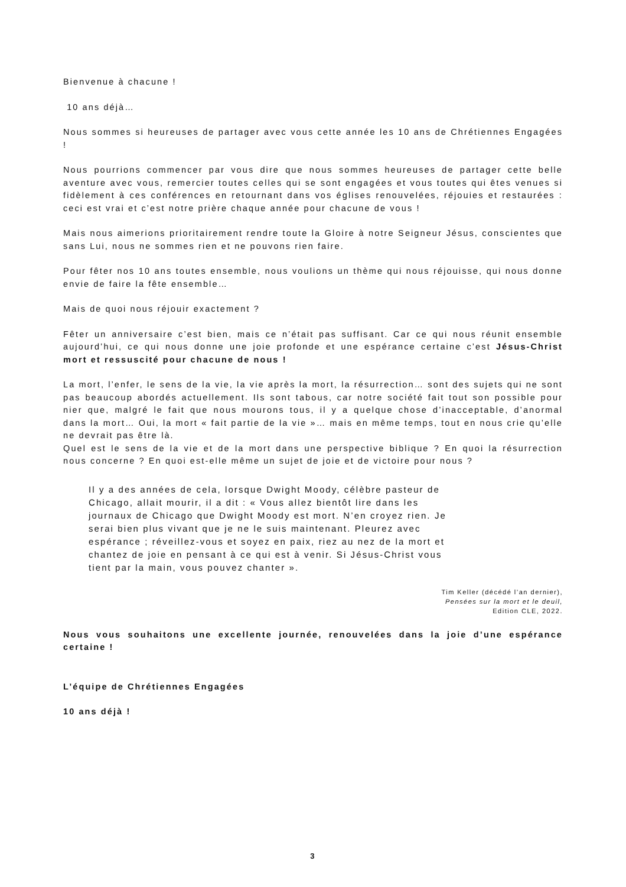Bienvenue à chacune !
10 ans déjà…
Nous sommes si heureuses de partager avec vous cette année les 10 ans de Chrétiennes Engagées !
Nous pourrions commencer par vous dire que nous sommes heureuses de partager cette belle aventure avec vous, remercier toutes celles qui se sont engagées et vous toutes qui êtes venues si fidèlement à ces conférences en retournant dans vos églises renouvelées, réjouies et restaurées : ceci est vrai et c’est notre prière chaque année pour chacune de vous !
Mais nous aimerions prioritairement rendre toute la Gloire à notre Seigneur Jésus, conscientes que sans Lui, nous ne sommes rien et ne pouvons rien faire.
Pour fêter nos 10 ans toutes ensemble, nous voulions un thème qui nous réjouisse, qui nous donne envie de faire la fête ensemble…
Mais de quoi nous réjouir exactement ?
Fêter un anniversaire c’est bien, mais ce n’était pas suffisant. Car ce qui nous réunit ensemble aujourd’hui, ce qui nous donne une joie profonde et une espérance certaine c’est Jésus-Christ mort et ressuscité pour chacune de nous !
La mort, l’enfer, le sens de la vie, la vie après la mort, la résurrection… sont des sujets qui ne sont pas beaucoup abordés actuellement. Ils sont tabous, car notre société fait tout son possible pour nier que, malgré le fait que nous mourons tous, il y a quelque chose d’inacceptable, d’anormal dans la mort… Oui, la mort « fait partie de la vie »… mais en même temps, tout en nous crie qu’elle ne devrait pas être là.
Quel est le sens de la vie et de la mort dans une perspective biblique ? En quoi la résurrection nous concerne ? En quoi est-elle même un sujet de joie et de victoire pour nous ?
Il y a des années de cela, lorsque Dwight Moody, célèbre pasteur de Chicago, allait mourir, il a dit : « Vous allez bientôt lire dans les journaux de Chicago que Dwight Moody est mort. N’en croyez rien. Je serai bien plus vivant que je ne le suis maintenant. Pleurez avec espérance ; réveillez-vous et soyez en paix, riez au nez de la mort et chantez de joie en pensant à ce qui est à venir. Si Jésus-Christ vous tient par la main, vous pouvez chanter ».
Tim Keller (décédé l’an dernier),
Pensées sur la mort et le deuil,
Edition CLE, 2022.
Nous vous souhaitons une excellente journée, renouvelées dans la joie d’une espérance certaine !
L’équipe de Chrétiennes Engagées
10 ans déjà !
3